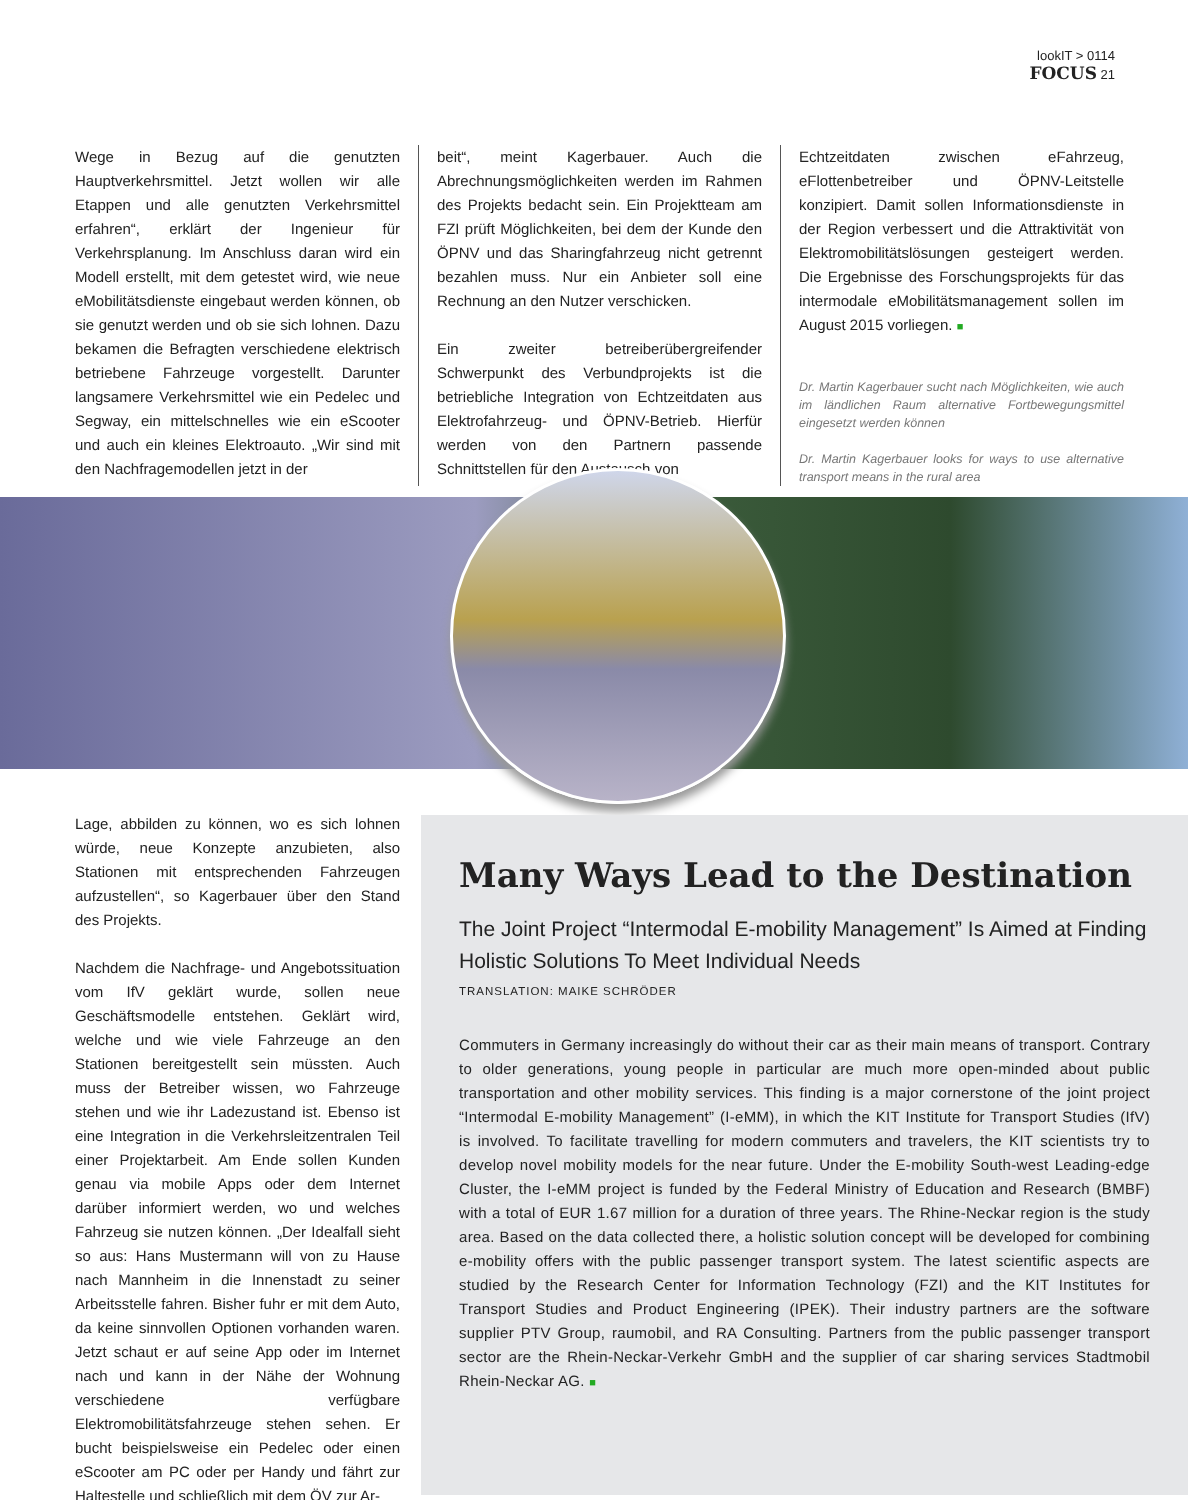lookIT > 0114
FOCUS 21
Wege in Bezug auf die genutzten Hauptverkehrsmittel. Jetzt wollen wir alle Etappen und alle genutzten Verkehrsmittel erfahren“, erklärt der Ingenieur für Verkehrsplanung. Im Anschluss daran wird ein Modell erstellt, mit dem getestet wird, wie neue eMobilitätsdienste eingebaut werden können, ob sie genutzt werden und ob sie sich lohnen. Dazu bekamen die Befragten verschiedene elektrisch betriebene Fahrzeuge vorgestellt. Darunter langsamere Verkehrsmittel wie ein Pedelec und Segway, ein mittelschnelles wie ein eScooter und auch ein kleines Elektroauto. „Wir sind mit den Nachfragemodellen jetzt in der
beit“, meint Kagerbauer. Auch die Abrechnungsmöglichkeiten werden im Rahmen des Projekts bedacht sein. Ein Projektteam am FZI prüft Möglichkeiten, bei dem der Kunde den ÖPNV und das Sharingfahrzeug nicht getrennt bezahlen muss. Nur ein Anbieter soll eine Rechnung an den Nutzer verschicken.
Ein zweiter betreiberübergreifender Schwerpunkt des Verbundprojekts ist die betriebliche Integration von Echtzeitdaten aus Elektrofahrzeug- und ÖPNV-Betrieb. Hierfür werden von den Partnern passende Schnittstellen für den Austausch von
Echtzeitdaten zwischen eFahrzeug, eFlottenbetreiber und ÖPNV-Leitstelle konzipiert. Damit sollen Informationsdienste in der Region verbessert und die Attraktivität von Elektromobilitätslösungen gesteigert werden. Die Ergebnisse des Forschungsprojekts für das intermodale eMobilitätsmanagement sollen im August 2015 vorliegen. ■
Dr. Martin Kagerbauer sucht nach Möglichkeiten, wie auch im ländlichen Raum alternative Fortbewegungsmittel eingesetzt werden können
Dr. Martin Kagerbauer looks for ways to use alternative transport means in the rural area
Lage, abbilden zu können, wo es sich lohnen würde, neue Konzepte anzubieten, also Stationen mit entsprechenden Fahrzeugen aufzustellen“, so Kagerbauer über den Stand des Projekts.
Nachdem die Nachfrage- und Angebotssituation vom IfV geklärt wurde, sollen neue Geschäftsmodelle entstehen. Geklärt wird, welche und wie viele Fahrzeuge an den Stationen bereitgestellt sein müssten. Auch muss der Betreiber wissen, wo Fahrzeuge stehen und wie ihr Ladezustand ist. Ebenso ist eine Integration in die Verkehrsleitzentralen Teil einer Projektarbeit. Am Ende sollen Kunden genau via mobile Apps oder dem Internet darüber informiert werden, wo und welches Fahrzeug sie nutzen können. „Der Idealfall sieht so aus: Hans Mustermann will von zu Hause nach Mannheim in die Innenstadt zu seiner Arbeitsstelle fahren. Bisher fuhr er mit dem Auto, da keine sinnvollen Optionen vorhanden waren. Jetzt schaut er auf seine App oder im Internet nach und kann in der Nähe der Wohnung verschiedene verfügbare Elektromobilitätsfahrzeuge stehen sehen. Er bucht beispielsweise ein Pedelec oder einen eScooter am PC oder per Handy und fährt zur Haltestelle und schließlich mit dem ÖV zur Ar-
Many Ways Lead to the Destination
The Joint Project “Intermodal E-mobility Management” Is Aimed at Finding Holistic Solutions To Meet Individual Needs
TRANSLATION: MAIKE SCHRÖDER
Commuters in Germany increasingly do without their car as their main means of transport. Contrary to older generations, young people in particular are much more open-minded about public transportation and other mobility services. This finding is a major cornerstone of the joint project “Intermodal E-mobility Management” (I-eMM), in which the KIT Institute for Transport Studies (IfV) is involved. To facilitate travelling for modern commuters and travelers, the KIT scientists try to develop novel mobility models for the near future. Under the E-mobility South-west Leading-edge Cluster, the I-eMM project is funded by the Federal Ministry of Education and Research (BMBF) with a total of EUR 1.67 million for a duration of three years. The Rhine-Neckar region is the study area. Based on the data collected there, a holistic solution concept will be developed for combining e-mobility offers with the public passenger transport system. The latest scientific aspects are studied by the Research Center for Information Technology (FZI) and the KIT Institutes for Transport Studies and Product Engineering (IPEK). Their industry partners are the software supplier PTV Group, raumobil, and RA Consulting. Partners from the public passenger transport sector are the Rhein-Neckar-Verkehr GmbH and the supplier of car sharing services Stadtmobil Rhein-Neckar AG. ■